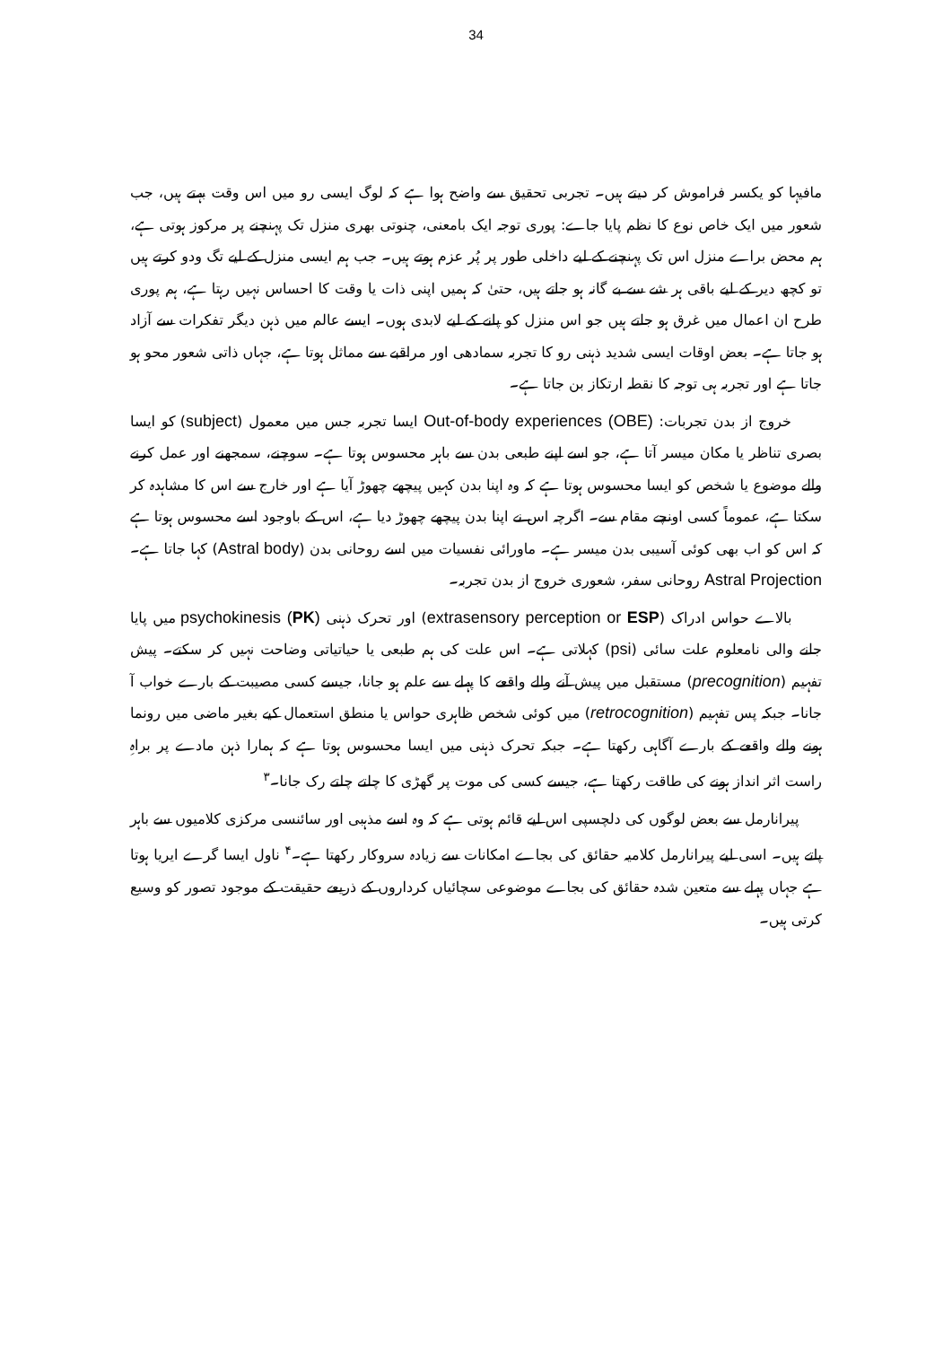34
مافیہا کو یکسر فراموش کر دیتے ہیں۔ تجربی تحقیق سے واضح ہوا ہے کہ لوگ ایسی رو میں اس وقت بہتے ہیں، جب شعور میں ایک خاص نوع کا نظم پایا جاے: پوری توجہ ایک بامعنی، چنوتی بھری منزل تک پہنچنے پر مرکوز ہوتی ہے، ہم محض براے منزل اس تک پہنچنے کے لیے داخلی طور پر پُر عزم ہوتے ہیں۔ جب ہم ایسی منزل کے لیے تگ ودو کرتے ہیں تو کچھ دیر کے لیے باقی ہر شے سے بے گانہ ہو جاتے ہیں، حتیٰ کہ ہمیں اپنی ذات یا وقت کا احساس نہیں رہتا ہے، ہم پوری طرح ان اعمال میں غرق ہو جاتے ہیں جو اس منزل کو پانے کے لیے لابدی ہوں۔ ایسے عالم میں ذہن دیگر تفکرات سے آزاد ہو جاتا ہے۔ بعض اوقات ایسی شدید ذہنی رو کا تجربہ سمادھی اور مراقبے سے مماثل ہوتا ہے، جہاں ذاتی شعور محو ہو جاتا ہے اور تجربہ ہی توجہ کا نقطہ ارتکاز بن جاتا ہے۔
خروج از بدن تجربات: Out-of-body experiences (OBE) ایسا تجربہ جس میں معمول (subject) کو ایسا بصری تناظر یا مکان میسر آتا ہے، جو اسے اپنے طبعی بدن سے باہر محسوس ہوتا ہے۔ سوچنے، سمجھنے اور عمل کرنے والے موضوع یا شخص کو ایسا محسوس ہوتا ہے کہ وہ اپنا بدن کہیں پیچھے چھوڑ آیا ہے اور خارج سے اس کا مشاہدہ کر سکتا ہے، عموماً کسی اونچے مقام سے۔ اگرچہ اس نے اپنا بدن پیچھے چھوڑ دیا ہے، اس کے باوجود اسے محسوس ہوتا ہے کہ اس کو اب بھی کوئی آسیبی بدن میسر ہے۔ ماورائی نفسیات میں اسے روحانی بدن (Astral body) کہا جاتا ہے۔ Astral Projection روحانی سفر، شعوری خروج از بدن تجربہ۔
بالاے حواس ادراک (extrasensory perception or ESP) اور تحرک ذہنی psychokinesis (PK) میں پایا جانے والی نامعلوم علت سائی (psi) کہلاتی ہے۔ اس علت کی ہم طبعی یا حیاتیاتی وضاحت نہیں کر سکتے۔ پیش تفہیم (precognition) مستقبل میں پیش آنے والے واقعے کا پہلے سے علم ہو جانا، جیسے کسی مصیبت کے بارے خواب آ جانا۔ جبکہ پس تفہیم (retrocognition) میں کوئی شخص ظاہری حواس یا منطق استعمال کیے بغیر ماضی میں رونما ہونے والے واقعے کے بارے آگاہی رکھتا ہے۔ جبکہ تحرک ذہنی میں ایسا محسوس ہوتا ہے کہ ہمارا ذہن مادے پر براہِ راست اثر انداز ہونے کی طاقت رکھتا ہے، جیسے کسی کی موت پر گھڑی کا چلتے چلتے رک جانا۔<sup>۳</sup>
پیرانارمل سے بعض لوگوں کی دلچسپی اس لیے قائم ہوتی ہے کہ وہ اسے مذہبی اور سائنسی مرکزی کلامیوں سے باہر پاتے ہیں۔ اسی لیے پیرانارمل کلامیہ حقائق کی بجاے امکانات سے زیادہ سروکار رکھتا ہے۔<sup>۴</sup> ناول ایسا گرے ایریا ہوتا ہے جہاں پہلے سے متعین شدہ حقائق کی بجاے موضوعی سچائیاں کرداروں کے ذریعے حقیقت کے موجود تصور کو وسیع کرتی ہیں۔